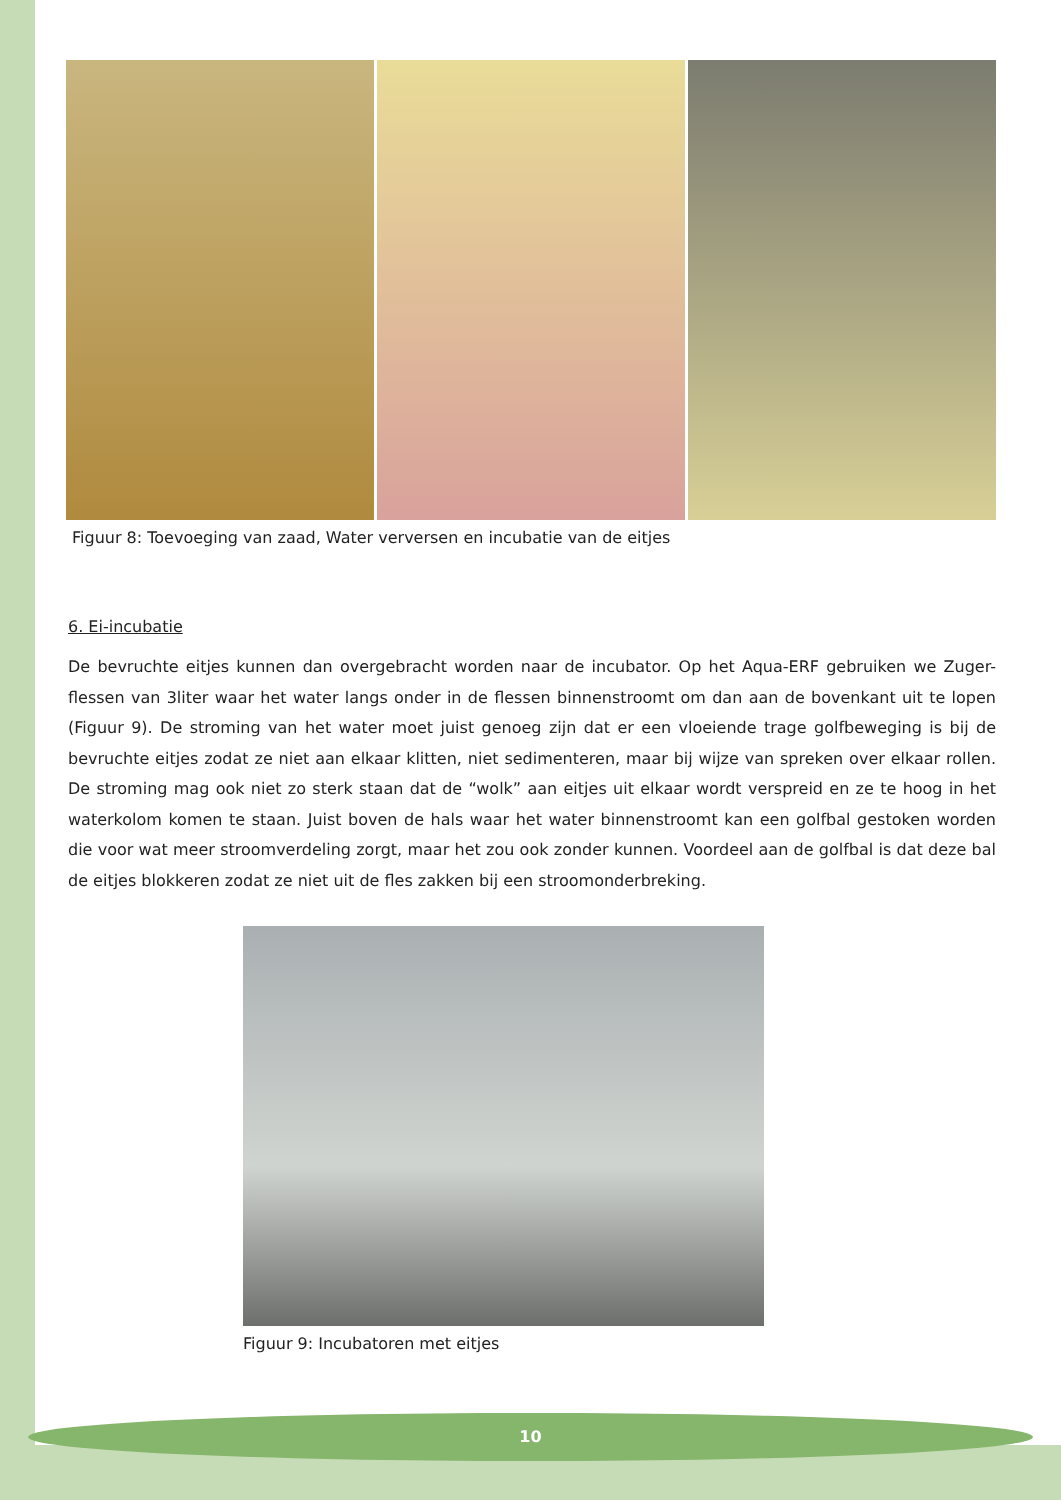Figuur 8: Toevoeging van zaad, Water verversen en incubatie van de eitjes
6. Ei-incubatie
De bevruchte eitjes kunnen dan overgebracht worden naar de incubator. Op het Aqua-ERF gebruiken we Zuger-flessen van 3liter waar het water langs onder in de flessen binnenstroomt om dan aan de bovenkant uit te lopen (Figuur 9). De stroming van het water moet juist genoeg zijn dat er een vloeiende trage golfbeweging is bij de bevruchte eitjes zodat ze niet aan elkaar klitten, niet sedimenteren, maar bij wijze van spreken over elkaar rollen. De stroming mag ook niet zo sterk staan dat de “wolk” aan eitjes uit elkaar wordt verspreid en ze te hoog in het waterkolom komen te staan. Juist boven de hals waar het water binnenstroomt kan een golfbal gestoken worden die voor wat meer stroomverdeling zorgt, maar het zou ook zonder kunnen. Voordeel aan de golfbal is dat deze bal de eitjes blokkeren zodat ze niet uit de fles zakken bij een stroomonderbreking.
Figuur 9: Incubatoren met eitjes
10